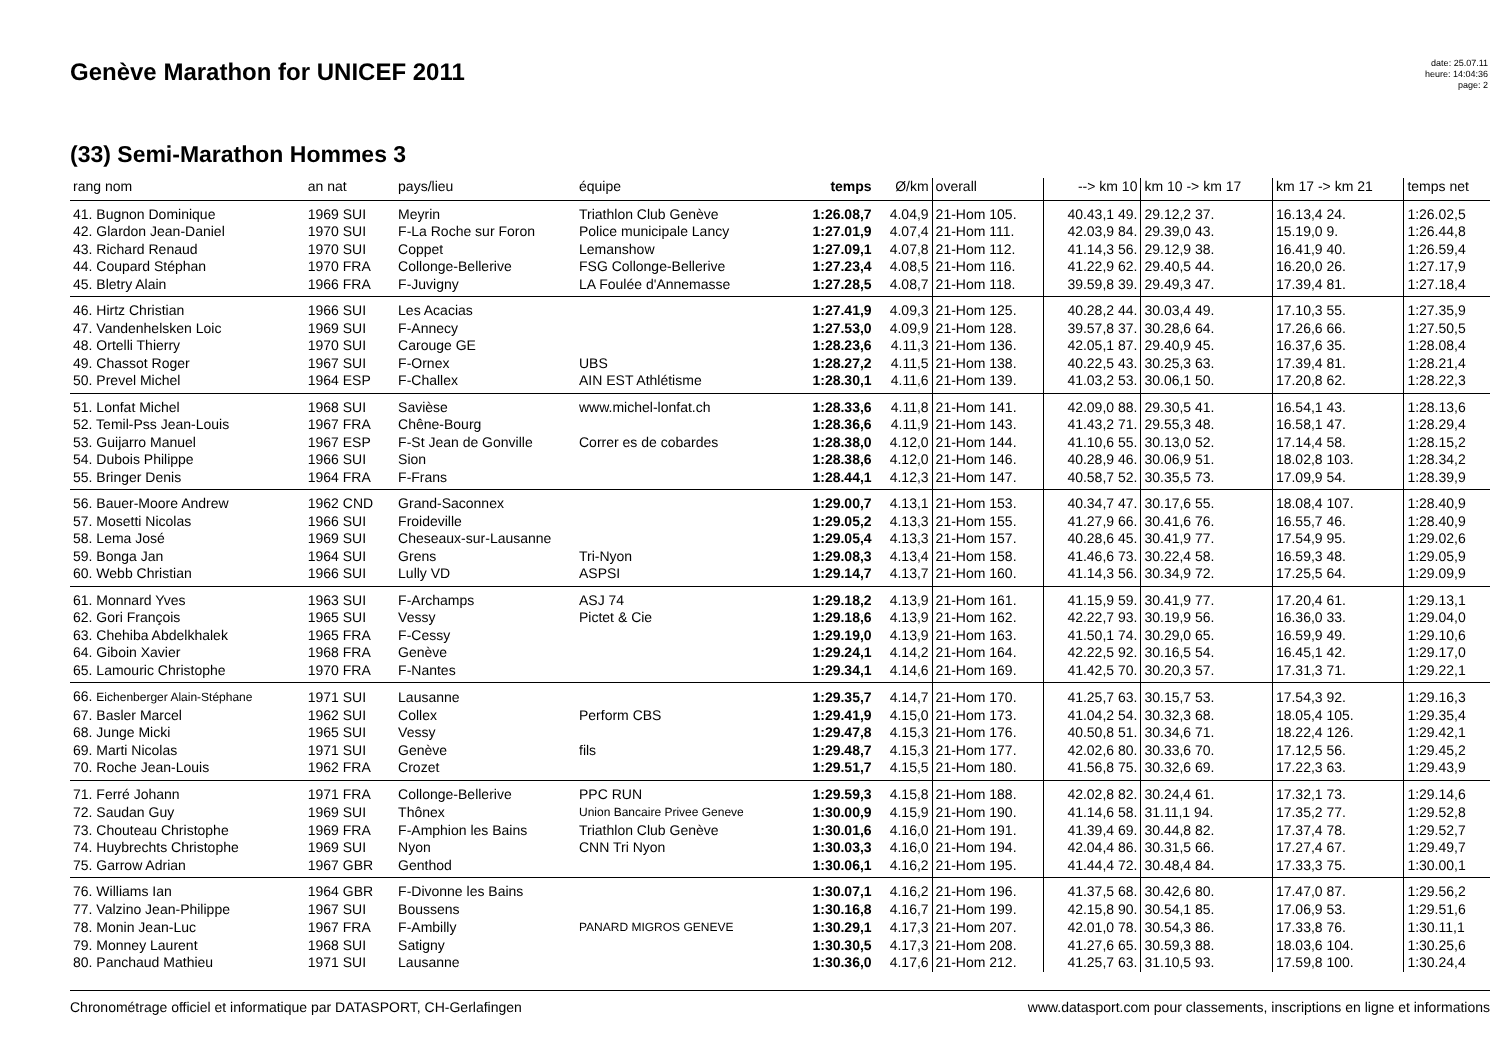Genève Marathon for UNICEF 2011
date: 25.07.11
heure: 14:04:36
page: 2
(33) Semi-Marathon Hommes 3
| rang nom | an nat | pays/lieu | équipe | temps | Ø/km | overall | --> km 10 | km 10 -> km 17 | km 17 -> km 21 | temps net |
| --- | --- | --- | --- | --- | --- | --- | --- | --- | --- | --- |
| 41. Bugnon Dominique | 1969 SUI | Meyrin | Triathlon Club Genève | 1:26.08,7 | 4.04,9 | 21-Hom 105. | 40.43,1 49. | 29.12,2 37. | 16.13,4 24. | 1:26.02,5 |
| 42. Glardon Jean-Daniel | 1970 SUI | F-La Roche sur Foron | Police municipale Lancy | 1:27.01,9 | 4.07,4 | 21-Hom 111. | 42.03,9 84. | 29.39,0 43. | 15.19,0 9. | 1:26.44,8 |
| 43. Richard Renaud | 1970 SUI | Coppet | Lemanshow | 1:27.09,1 | 4.07,8 | 21-Hom 112. | 41.14,3 56. | 29.12,9 38. | 16.41,9 40. | 1:26.59,4 |
| 44. Coupard Stéphan | 1970 FRA | Collonge-Bellerive | FSG Collonge-Bellerive | 1:27.23,4 | 4.08,5 | 21-Hom 116. | 41.22,9 62. | 29.40,5 44. | 16.20,0 26. | 1:27.17,9 |
| 45. Bletry Alain | 1966 FRA | F-Juvigny | LA Foulée d'Annemasse | 1:27.28,5 | 4.08,7 | 21-Hom 118. | 39.59,8 39. | 29.49,3 47. | 17.39,4 81. | 1:27.18,4 |
| 46. Hirtz Christian | 1966 SUI | Les Acacias | | 1:27.41,9 | 4.09,3 | 21-Hom 125. | 40.28,2 44. | 30.03,4 49. | 17.10,3 55. | 1:27.35,9 |
| 47. Vandenhelsken Loic | 1969 SUI | F-Annecy | | 1:27.53,0 | 4.09,9 | 21-Hom 128. | 39.57,8 37. | 30.28,6 64. | 17.26,6 66. | 1:27.50,5 |
| 48. Ortelli Thierry | 1970 SUI | Carouge GE | | 1:28.23,6 | 4.11,3 | 21-Hom 136. | 42.05,1 87. | 29.40,9 45. | 16.37,6 35. | 1:28.08,4 |
| 49. Chassot Roger | 1967 SUI | F-Ornex | UBS | 1:28.27,2 | 4.11,5 | 21-Hom 138. | 40.22,5 43. | 30.25,3 63. | 17.39,4 81. | 1:28.21,4 |
| 50. Prevel Michel | 1964 ESP | F-Challex | AIN EST Athlétisme | 1:28.30,1 | 4.11,6 | 21-Hom 139. | 41.03,2 53. | 30.06,1 50. | 17.20,8 62. | 1:28.22,3 |
| 51. Lonfat Michel | 1968 SUI | Savièse | www.michel-lonfat.ch | 1:28.33,6 | 4.11,8 | 21-Hom 141. | 42.09,0 88. | 29.30,5 41. | 16.54,1 43. | 1:28.13,6 |
| 52. Temil-Pss Jean-Louis | 1967 FRA | Chêne-Bourg | | 1:28.36,6 | 4.11,9 | 21-Hom 143. | 41.43,2 71. | 29.55,3 48. | 16.58,1 47. | 1:28.29,4 |
| 53. Guijarro Manuel | 1967 ESP | F-St Jean de Gonville | Correr es de cobardes | 1:28.38,0 | 4.12,0 | 21-Hom 144. | 41.10,6 55. | 30.13,0 52. | 17.14,4 58. | 1:28.15,2 |
| 54. Dubois Philippe | 1966 SUI | Sion | | 1:28.38,6 | 4.12,0 | 21-Hom 146. | 40.28,9 46. | 30.06,9 51. | 18.02,8 103. | 1:28.34,2 |
| 55. Bringer Denis | 1964 FRA | F-Frans | | 1:28.44,1 | 4.12,3 | 21-Hom 147. | 40.58,7 52. | 30.35,5 73. | 17.09,9 54. | 1:28.39,9 |
| 56. Bauer-Moore Andrew | 1962 CND | Grand-Saconnex | | 1:29.00,7 | 4.13,1 | 21-Hom 153. | 40.34,7 47. | 30.17,6 55. | 18.08,4 107. | 1:28.40,9 |
| 57. Mosetti Nicolas | 1966 SUI | Froideville | | 1:29.05,2 | 4.13,3 | 21-Hom 155. | 41.27,9 66. | 30.41,6 76. | 16.55,7 46. | 1:28.40,9 |
| 58. Lema José | 1969 SUI | Cheseaux-sur-Lausanne | | 1:29.05,4 | 4.13,3 | 21-Hom 157. | 40.28,6 45. | 30.41,9 77. | 17.54,9 95. | 1:29.02,6 |
| 59. Bonga Jan | 1964 SUI | Grens | Tri-Nyon | 1:29.08,3 | 4.13,4 | 21-Hom 158. | 41.46,6 73. | 30.22,4 58. | 16.59,3 48. | 1:29.05,9 |
| 60. Webb Christian | 1966 SUI | Lully VD | ASPSI | 1:29.14,7 | 4.13,7 | 21-Hom 160. | 41.14,3 56. | 30.34,9 72. | 17.25,5 64. | 1:29.09,9 |
| 61. Monnard Yves | 1963 SUI | F-Archamps | ASJ 74 | 1:29.18,2 | 4.13,9 | 21-Hom 161. | 41.15,9 59. | 30.41,9 77. | 17.20,4 61. | 1:29.13,1 |
| 62. Gori François | 1965 SUI | Vessy | Pictet & Cie | 1:29.18,6 | 4.13,9 | 21-Hom 162. | 42.22,7 93. | 30.19,9 56. | 16.36,0 33. | 1:29.04,0 |
| 63. Chehiba Abdelkhalek | 1965 FRA | F-Cessy | | 1:29.19,0 | 4.13,9 | 21-Hom 163. | 41.50,1 74. | 30.29,0 65. | 16.59,9 49. | 1:29.10,6 |
| 64. Giboin Xavier | 1968 FRA | Genève | | 1:29.24,1 | 4.14,2 | 21-Hom 164. | 42.22,5 92. | 30.16,5 54. | 16.45,1 42. | 1:29.17,0 |
| 65. Lamouric Christophe | 1970 FRA | F-Nantes | | 1:29.34,1 | 4.14,6 | 21-Hom 169. | 41.42,5 70. | 30.20,3 57. | 17.31,3 71. | 1:29.22,1 |
| 66. Eichenberger Alain-Stéphane | 1971 SUI | Lausanne | | 1:29.35,7 | 4.14,7 | 21-Hom 170. | 41.25,7 63. | 30.15,7 53. | 17.54,3 92. | 1:29.16,3 |
| 67. Basler Marcel | 1962 SUI | Collex | Perform CBS | 1:29.41,9 | 4.15,0 | 21-Hom 173. | 41.04,2 54. | 30.32,3 68. | 18.05,4 105. | 1:29.35,4 |
| 68. Junge Micki | 1965 SUI | Vessy | | 1:29.47,8 | 4.15,3 | 21-Hom 176. | 40.50,8 51. | 30.34,6 71. | 18.22,4 126. | 1:29.42,1 |
| 69. Marti Nicolas | 1971 SUI | Genève | fils | 1:29.48,7 | 4.15,3 | 21-Hom 177. | 42.02,6 80. | 30.33,6 70. | 17.12,5 56. | 1:29.45,2 |
| 70. Roche Jean-Louis | 1962 FRA | Crozet | | 1:29.51,7 | 4.15,5 | 21-Hom 180. | 41.56,8 75. | 30.32,6 69. | 17.22,3 63. | 1:29.43,9 |
| 71. Ferré Johann | 1971 FRA | Collonge-Bellerive | PPC RUN | 1:29.59,3 | 4.15,8 | 21-Hom 188. | 42.02,8 82. | 30.24,4 61. | 17.32,1 73. | 1:29.14,6 |
| 72. Saudan Guy | 1969 SUI | Thônex | Union Bancaire Privee Geneve | 1:30.00,9 | 4.15,9 | 21-Hom 190. | 41.14,6 58. | 31.11,1 94. | 17.35,2 77. | 1:29.52,8 |
| 73. Chouteau Christophe | 1969 FRA | F-Amphion les Bains | Triathlon Club Genève | 1:30.01,6 | 4.16,0 | 21-Hom 191. | 41.39,4 69. | 30.44,8 82. | 17.37,4 78. | 1:29.52,7 |
| 74. Huybrechts Christophe | 1969 SUI | Nyon | CNN Tri Nyon | 1:30.03,3 | 4.16,0 | 21-Hom 194. | 42.04,4 86. | 30.31,5 66. | 17.27,4 67. | 1:29.49,7 |
| 75. Garrow Adrian | 1967 GBR | Genthod | | 1:30.06,1 | 4.16,2 | 21-Hom 195. | 41.44,4 72. | 30.48,4 84. | 17.33,3 75. | 1:30.00,1 |
| 76. Williams Ian | 1964 GBR | F-Divonne les Bains | | 1:30.07,1 | 4.16,2 | 21-Hom 196. | 41.37,5 68. | 30.42,6 80. | 17.47,0 87. | 1:29.56,2 |
| 77. Valzino Jean-Philippe | 1967 SUI | Boussens | | 1:30.16,8 | 4.16,7 | 21-Hom 199. | 42.15,8 90. | 30.54,1 85. | 17.06,9 53. | 1:29.51,6 |
| 78. Monin Jean-Luc | 1967 FRA | F-Ambilly | PANARD MIGROS GENEVE | 1:30.29,1 | 4.17,3 | 21-Hom 207. | 42.01,0 78. | 30.54,3 86. | 17.33,8 76. | 1:30.11,1 |
| 79. Monney Laurent | 1968 SUI | Satigny | | 1:30.30,5 | 4.17,3 | 21-Hom 208. | 41.27,6 65. | 30.59,3 88. | 18.03,6 104. | 1:30.25,6 |
| 80. Panchaud Mathieu | 1971 SUI | Lausanne | | 1:30.36,0 | 4.17,6 | 21-Hom 212. | 41.25,7 63. | 31.10,5 93. | 17.59,8 100. | 1:30.24,4 |
Chronométrage officiel et informatique par DATASPORT, CH-Gerlafingen www.datasport.com pour classements, inscriptions en ligne et informations